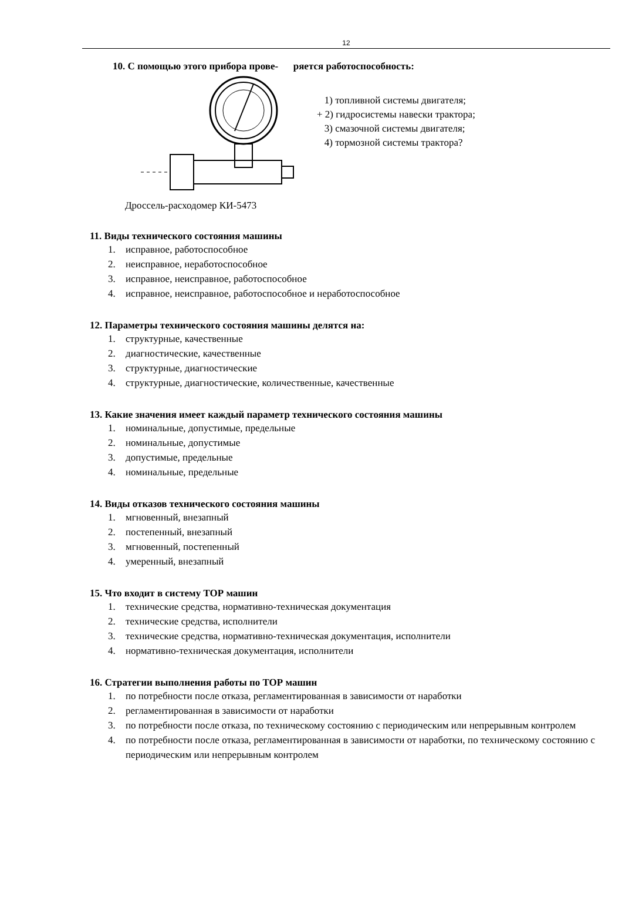12
10. С помощью этого прибора прове- ряется работоспособность:
1) топливной системы двигателя;
+ 2) гидросистемы навески трактора;
3) смазочной системы двигателя;
4) тормозной системы трактора?
Дроссель-расходомер КИ-5473
11. Виды технического состояния машины
1. исправное, работоспособное
2. неисправное, неработоспособное
3. исправное, неисправное, работоспособное
4. исправное, неисправное, работоспособное и неработоспособное
12. Параметры технического состояния машины делятся на:
1. структурные, качественные
2. диагностические, качественные
3. структурные, диагностические
4. структурные, диагностические, количественные, качественные
13. Какие значения имеет каждый параметр технического состояния машины
1. номинальные, допустимые, предельные
2. номинальные, допустимые
3. допустимые, предельные
4. номинальные, предельные
14. Виды отказов технического состояния машины
1. мгновенный, внезапный
2. постепенный, внезапный
3. мгновенный, постепенный
4. умеренный, внезапный
15. Что входит в систему ТОР машин
1. технические средства, нормативно-техническая документация
2. технические средства, исполнители
3. технические средства, нормативно-техническая документация, исполнители
4. нормативно-техническая документация, исполнители
16. Стратегии выполнения работы по ТОР машин
1. по потребности после отказа, регламентированная в зависимости от наработки
2. регламентированная в зависимости от наработки
3. по потребности после отказа, по техническому состоянию с периодическим или непрерывным контролем
4. по потребности после отказа, регламентированная в зависимости от наработки, по техническому состоянию с периодическим или непрерывным контролем